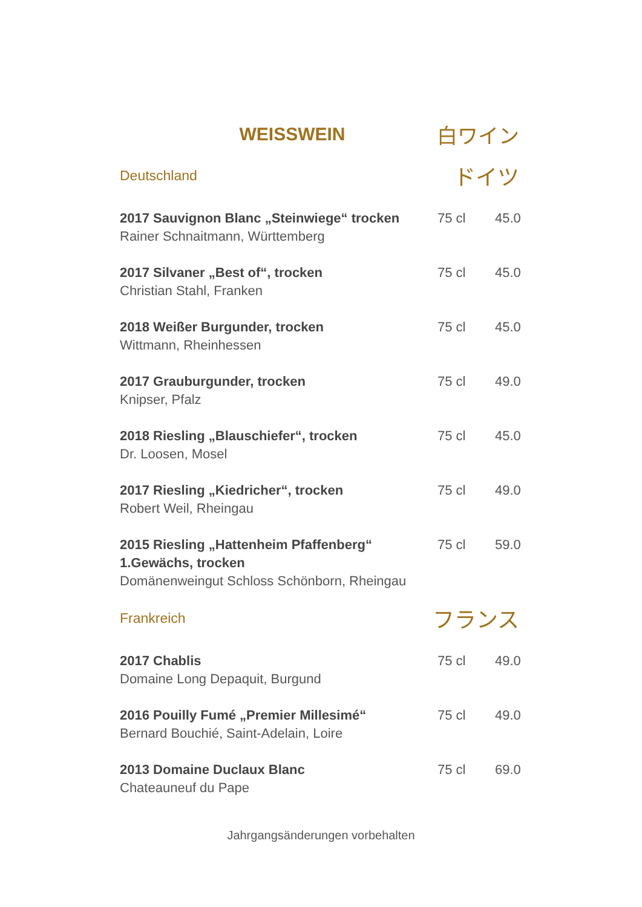WEISSWEIN 白ワイン
Deutschland
ドイツ
2017 Sauvignon Blanc „Steinwiege“ trocken
Rainer Schnaitmann, Württemberg
75 cl 45.0
2017 Silvaner „Best of“, trocken
Christian Stahl, Franken
75 cl 45.0
2018 Weißer Burgunder, trocken
Wittmann, Rheinhessen
75 cl 45.0
2017 Grauburgunder, trocken
Knipser, Pfalz
75 cl 49.0
2018 Riesling „Blauschiefer“, trocken
Dr. Loosen, Mosel
75 cl 45.0
2017 Riesling „Kiedricher“, trocken
Robert Weil, Rheingau
75 cl 49.0
2015 Riesling „Hattenheim Pfaffenberg“
1.Gewächs, trocken
Domänenweingut Schloss Schönborn, Rheingau
75 cl 59.0
Frankreich
フランス
2017 Chablis
Domaine Long Depaquit, Burgund
75 cl 49.0
2016 Pouilly Fumé „Premier Millesimé“
Bernard Bouchié, Saint-Adelain, Loire
75 cl 49.0
2013 Domaine Duclaux Blanc
Chateauneuf du Pape
75 cl 69.0
Jahrgangsänderungen vorbehalten